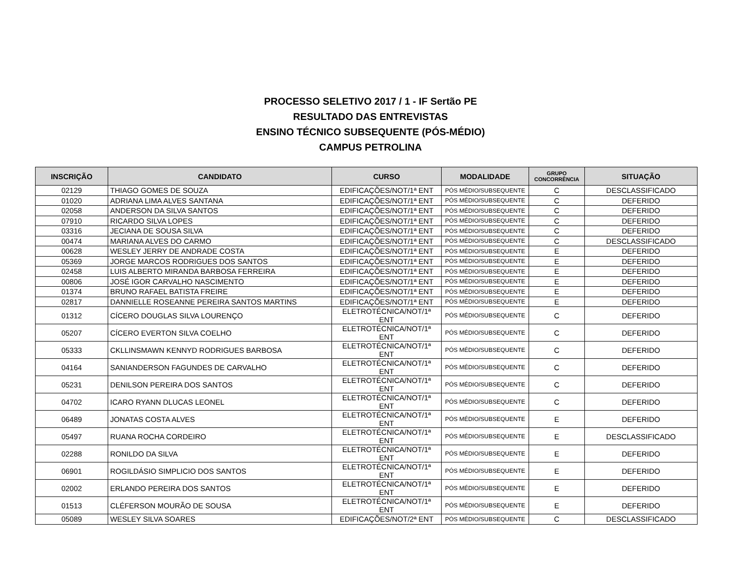PROCESSO SELETIVO 2017 / 1 - IF Sertão PE
RESULTADO DAS ENTREVISTAS
ENSINO TÉCNICO SUBSEQUENTE (PÓS-MÉDIO)
CAMPUS PETROLINA
| INSCRIÇÃO | CANDIDATO | CURSO | MODALIDADE | GRUPO CONCORRÊNCIA | SITUAÇÃO |
| --- | --- | --- | --- | --- | --- |
| 02129 | THIAGO GOMES DE SOUZA | EDIFICAÇÕES/NOT/1ª ENT | PÓS MÉDIO/SUBSEQUENTE | C | DESCLASSIFICADO |
| 01020 | ADRIANA LIMA ALVES SANTANA | EDIFICAÇÕES/NOT/1ª ENT | PÓS MÉDIO/SUBSEQUENTE | C | DEFERIDO |
| 02058 | ANDERSON DA SILVA SANTOS | EDIFICAÇÕES/NOT/1ª ENT | PÓS MÉDIO/SUBSEQUENTE | C | DEFERIDO |
| 07910 | RICARDO SILVA LOPES | EDIFICAÇÕES/NOT/1ª ENT | PÓS MÉDIO/SUBSEQUENTE | C | DEFERIDO |
| 03316 | JECIANA DE SOUSA SILVA | EDIFICAÇÕES/NOT/1ª ENT | PÓS MÉDIO/SUBSEQUENTE | C | DEFERIDO |
| 00474 | MARIANA ALVES DO CARMO | EDIFICAÇÕES/NOT/1ª ENT | PÓS MÉDIO/SUBSEQUENTE | C | DESCLASSIFICADO |
| 00628 | WESLEY JERRY DE ANDRADE COSTA | EDIFICAÇÕES/NOT/1ª ENT | PÓS MÉDIO/SUBSEQUENTE | E | DEFERIDO |
| 05369 | JORGE MARCOS RODRIGUES DOS SANTOS | EDIFICAÇÕES/NOT/1ª ENT | PÓS MÉDIO/SUBSEQUENTE | E | DEFERIDO |
| 02458 | LUIS ALBERTO MIRANDA BARBOSA FERREIRA | EDIFICAÇÕES/NOT/1ª ENT | PÓS MÉDIO/SUBSEQUENTE | E | DEFERIDO |
| 00806 | JOSÉ IGOR CARVALHO NASCIMENTO | EDIFICAÇÕES/NOT/1ª ENT | PÓS MÉDIO/SUBSEQUENTE | E | DEFERIDO |
| 01374 | BRUNO RAFAEL BATISTA FREIRE | EDIFICAÇÕES/NOT/1ª ENT | PÓS MÉDIO/SUBSEQUENTE | E | DEFERIDO |
| 02817 | DANNIELLE ROSEANNE PEREIRA SANTOS MARTINS | EDIFICAÇÕES/NOT/1ª ENT | PÓS MÉDIO/SUBSEQUENTE | E | DEFERIDO |
| 01312 | CÍCERO DOUGLAS SILVA LOURENÇO | ELETROTÉCNICA/NOT/1ª ENT | PÓS MÉDIO/SUBSEQUENTE | C | DEFERIDO |
| 05207 | CÍCERO EVERTON SILVA COELHO | ELETROTÉCNICA/NOT/1ª ENT | PÓS MÉDIO/SUBSEQUENTE | C | DEFERIDO |
| 05333 | CKLLINSMAWN KENNYD RODRIGUES BARBOSA | ELETROTÉCNICA/NOT/1ª ENT | PÓS MÉDIO/SUBSEQUENTE | C | DEFERIDO |
| 04164 | SANIANDERSON FAGUNDES DE CARVALHO | ELETROTÉCNICA/NOT/1ª ENT | PÓS MÉDIO/SUBSEQUENTE | C | DEFERIDO |
| 05231 | DENILSON PEREIRA DOS SANTOS | ELETROTÉCNICA/NOT/1ª ENT | PÓS MÉDIO/SUBSEQUENTE | C | DEFERIDO |
| 04702 | ICARO RYANN DLUCAS LEONEL | ELETROTÉCNICA/NOT/1ª ENT | PÓS MÉDIO/SUBSEQUENTE | C | DEFERIDO |
| 06489 | JONATAS COSTA ALVES | ELETROTÉCNICA/NOT/1ª ENT | PÓS MÉDIO/SUBSEQUENTE | E | DEFERIDO |
| 05497 | RUANA ROCHA CORDEIRO | ELETROTÉCNICA/NOT/1ª ENT | PÓS MÉDIO/SUBSEQUENTE | E | DESCLASSIFICADO |
| 02288 | RONILDO DA SILVA | ELETROTÉCNICA/NOT/1ª ENT | PÓS MÉDIO/SUBSEQUENTE | E | DEFERIDO |
| 06901 | ROGILDÁSIO SIMPLICIO DOS SANTOS | ELETROTÉCNICA/NOT/1ª ENT | PÓS MÉDIO/SUBSEQUENTE | E | DEFERIDO |
| 02002 | ERLANDO PEREIRA DOS SANTOS | ELETROTÉCNICA/NOT/1ª ENT | PÓS MÉDIO/SUBSEQUENTE | E | DEFERIDO |
| 01513 | CLÉFERSON MOURÃO DE SOUSA | ELETROTÉCNICA/NOT/1ª ENT | PÓS MÉDIO/SUBSEQUENTE | E | DEFERIDO |
| 05089 | WESLEY SILVA SOARES | EDIFICAÇÕES/NOT/2ª ENT | PÓS MÉDIO/SUBSEQUENTE | C | DESCLASSIFICADO |